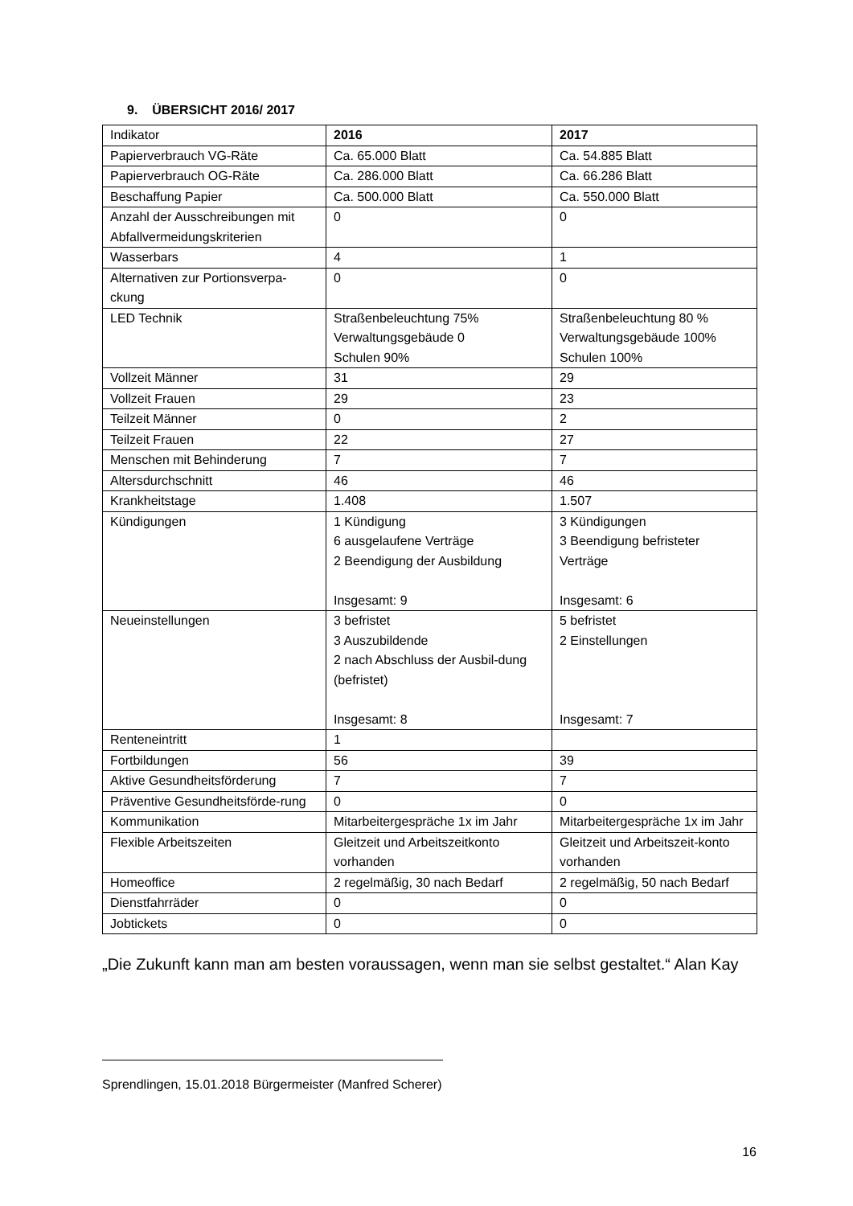9. ÜBERSICHT 2016/ 2017
| Indikator | 2016 | 2017 |
| Papierverbrauch VG-Räte | Ca. 65.000 Blatt | Ca. 54.885 Blatt |
| Papierverbrauch OG-Räte | Ca. 286.000 Blatt | Ca. 66.286 Blatt |
| Beschaffung Papier | Ca. 500.000 Blatt | Ca. 550.000 Blatt |
| Anzahl der Ausschreibungen mit Abfallvermeidungskriterien | 0 | 0 |
| Wasserbars | 4 | 1 |
| Alternativen zur Portionsverpa-ckung | 0 | 0 |
| LED Technik | Straßenbeleuchtung 75% Verwaltungsgebäude 0 Schulen 90% | Straßenbeleuchtung 80 % Verwaltungsgebäude 100% Schulen 100% |
| Vollzeit Männer | 31 | 29 |
| Vollzeit Frauen | 29 | 23 |
| Teilzeit Männer | 0 | 2 |
| Teilzeit Frauen | 22 | 27 |
| Menschen mit Behinderung | 7 | 7 |
| Altersdurchschnitt | 46 | 46 |
| Krankheitstage | 1.408 | 1.507 |
| Kündigungen | 1 Kündigung 6 ausgelaufene Verträge 2 Beendigung der Ausbildung Insgesamt: 9 | 3 Kündigungen 3 Beendigung befristeter Verträge Insgesamt: 6 |
| Neueinstellungen | 3 befristet 3 Auszubildende 2 nach Abschluss der Ausbil-dung (befristet) Insgesamt: 8 | 5 befristet 2 Einstellungen Insgesamt: 7 |
| Renteneintritt | 1 | |
| Fortbildungen | 56 | 39 |
| Aktive Gesundheitsförderung | 7 | 7 |
| Präventive Gesundheitsförde-rung | 0 | 0 |
| Kommunikation | Mitarbeitergespräche 1x im Jahr | Mitarbeitergespräche 1x im Jahr |
| Flexible Arbeitszeiten | Gleitzeit und Arbeitszeitkonto vorhanden | Gleitzeit und Arbeitszeit-konto vorhanden |
| Homeoffice | 2 regelmäßig, 30 nach Bedarf | 2 regelmäßig, 50 nach Bedarf |
| Dienstfahrräder | 0 | 0 |
| Jobtickets | 0 | 0 |
„Die Zukunft kann man am besten voraussagen, wenn man sie selbst gestaltet.“ Alan Kay
Sprendlingen, 15.01.2018 Bürgermeister (Manfred Scherer)
16